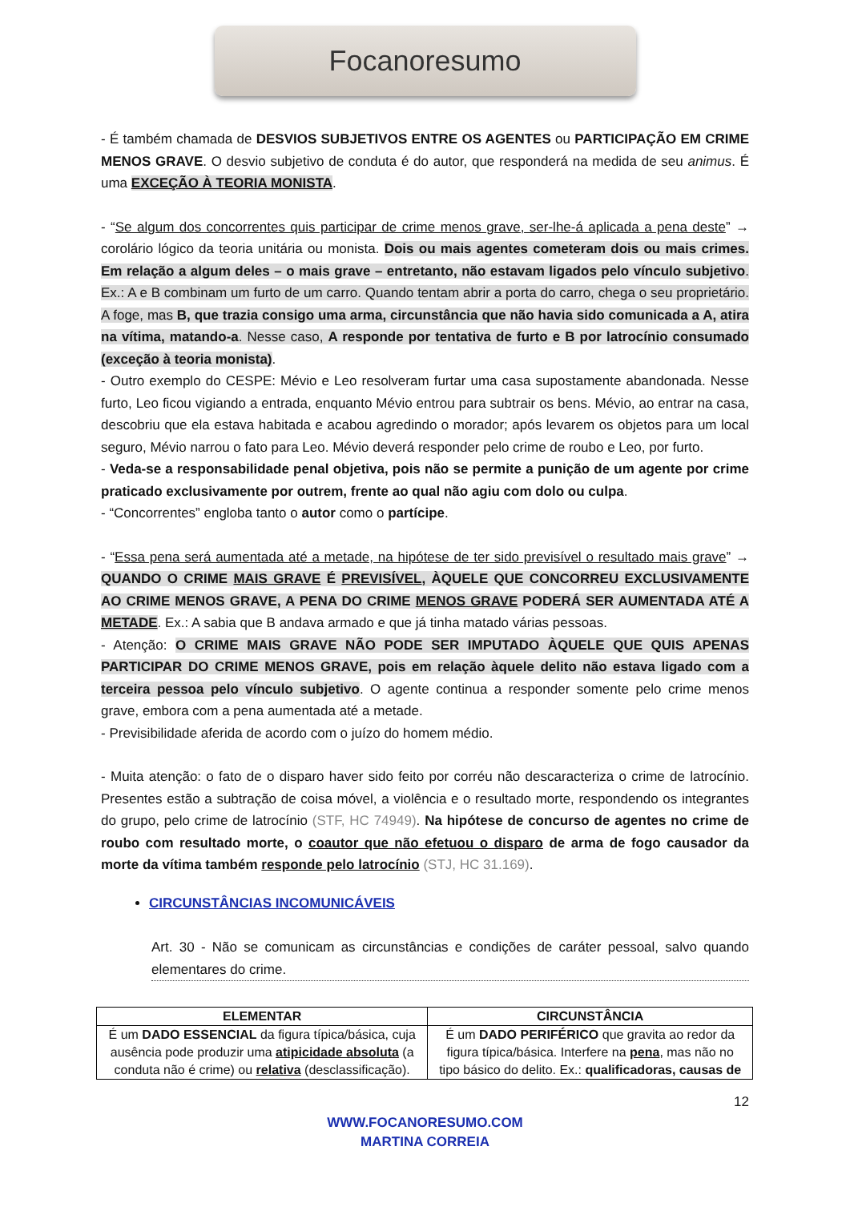Focanoresumo
- É também chamada de DESVIOS SUBJETIVOS ENTRE OS AGENTES ou PARTICIPAÇÃO EM CRIME MENOS GRAVE. O desvio subjetivo de conduta é do autor, que responderá na medida de seu animus. É uma EXCEÇÃO À TEORIA MONISTA.
- “Se algum dos concorrentes quis participar de crime menos grave, ser-lhe-á aplicada a pena deste” → corolário lógico da teoria unitária ou monista. Dois ou mais agentes cometeram dois ou mais crimes. Em relação a algum deles – o mais grave – entretanto, não estavam ligados pelo vínculo subjetivo. Ex.: A e B combinam um furto de um carro. Quando tentam abrir a porta do carro, chega o seu proprietário. A foge, mas B, que trazia consigo uma arma, circunstância que não havia sido comunicada a A, atira na vítima, matando-a. Nesse caso, A responde por tentativa de furto e B por latrocínio consumado (exceção à teoria monista).
- Outro exemplo do CESPE: Mévio e Leo resolveram furtar uma casa supostamente abandonada. Nesse furto, Leo ficou vigiando a entrada, enquanto Mévio entrou para subtrair os bens. Mévio, ao entrar na casa, descobriu que ela estava habitada e acabou agredindo o morador; após levarem os objetos para um local seguro, Mévio narrou o fato para Leo. Mévio deverá responder pelo crime de roubo e Leo, por furto.
- Veda-se a responsabilidade penal objetiva, pois não se permite a punição de um agente por crime praticado exclusivamente por outrem, frente ao qual não agiu com dolo ou culpa.
- “Concorrentes” engloba tanto o autor como o partícipe.
- “Essa pena será aumentada até a metade, na hipótese de ter sido previsível o resultado mais grave” → QUANDO O CRIME MAIS GRAVE É PREVISÍVEL, ÀQUELE QUE CONCORREU EXCLUSIVAMENTE AO CRIME MENOS GRAVE, A PENA DO CRIME MENOS GRAVE PODERÁ SER AUMENTADA ATÉ A METADE. Ex.: A sabia que B andava armado e que já tinha matado várias pessoas.
- Atenção: O CRIME MAIS GRAVE NÃO PODE SER IMPUTADO ÀQUELE QUE QUIS APENAS PARTICIPAR DO CRIME MENOS GRAVE, pois em relação àquele delito não estava ligado com a terceira pessoa pelo vínculo subjetivo. O agente continua a responder somente pelo crime menos grave, embora com a pena aumentada até a metade.
- Previsibilidade aferida de acordo com o juízo do homem médio.
- Muita atenção: o fato de o disparo haver sido feito por corréu não descaracteriza o crime de latrocínio. Presentes estão a subtração de coisa móvel, a violência e o resultado morte, respondendo os integrantes do grupo, pelo crime de latrocínio (STF, HC 74949). Na hipótese de concurso de agentes no crime de roubo com resultado morte, o coautor que não efetuou o disparo de arma de fogo causador da morte da vítima também responde pelo latrocínio (STJ, HC 31.169).
CIRCUNSTÂNCIAS INCOMUNICÁVEIS
Art. 30 - Não se comunicam as circunstâncias e condições de caráter pessoal, salvo quando elementares do crime.
| ELEMENTAR | CIRCUNSTÂNCIA |
| --- | --- |
| É um DADO ESSENCIAL da figura típica/básica, cuja ausência pode produzir uma atipicidade absoluta (a conduta não é crime) ou relativa (desclassificação). | É um DADO PERIFÉRICO que gravita ao redor da figura típica/básica. Interfere na pena , mas não no tipo básico do delito. Ex.: qualificadoras, causas de |
12
WWW.FOCANORESUMO.COM
MARTINA CORREIA